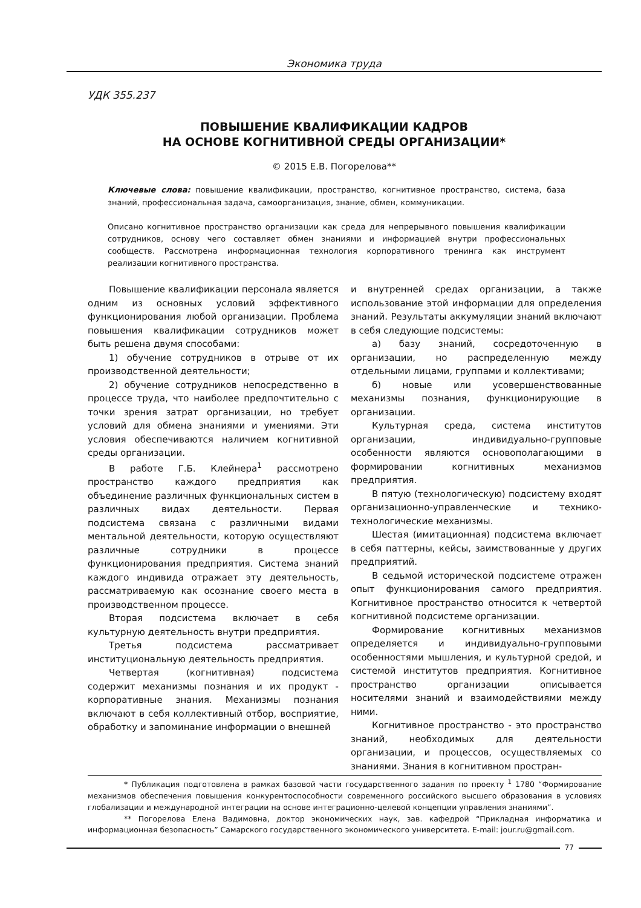Экономика труда
УДК 355.237
ПОВЫШЕНИЕ КВАЛИФИКАЦИИ КАДРОВ
НА ОСНОВЕ КОГНИТИВНОЙ СРЕДЫ ОРГАНИЗАЦИИ*
© 2015 Е.В. Погорелова**
Ключевые слова: повышение квалификации, пространство, когнитивное пространство, система, база знаний, профессиональная задача, самоорганизация, знание, обмен, коммуникации.
Описано когнитивное пространство организации как среда для непрерывного повышения квалификации сотрудников, основу чего составляет обмен знаниями и информацией внутри профессиональных сообществ. Рассмотрена информационная технология корпоративного тренинга как инструмент реализации когнитивного пространства.
Повышение квалификации персонала является одним из основных условий эффективного функционирования любой организации. Проблема повышения квалификации сотрудников может быть решена двумя способами:
1) обучение сотрудников в отрыве от их производственной деятельности;
2) обучение сотрудников непосредственно в процессе труда, что наиболее предпочтительно с точки зрения затрат организации, но требует условий для обмена знаниями и умениями. Эти условия обеспечиваются наличием когнитивной среды организации.
В работе Г.Б. Клейнера<sup>1</sup> рассмотрено пространство каждого предприятия как объединение различных функциональных систем в различных видах деятельности. Первая подсистема связана с различными видами ментальной деятельности, которую осуществляют различные сотрудники в процессе функционирования предприятия. Система знаний каждого индивида отражает эту деятельность, рассматриваемую как осознание своего места в производственном процессе.
Вторая подсистема включает в себя культурную деятельность внутри предприятия.
Третья подсистема рассматривает институциональную деятельность предприятия.
Четвертая (когнитивная) подсистема содержит механизмы познания и их продукт - корпоративные знания. Механизмы познания включают в себя коллективный отбор, восприятие, обработку и запоминание информации о внешней
и внутренней средах организации, а также использование этой информации для определения знаний. Результаты аккумуляции знаний включают в себя следующие подсистемы:
а) базу знаний, сосредоточенную в организации, но распределенную между отдельными лицами, группами и коллективами;
б) новые или усовершенствованные механизмы познания, функционирующие в организации.
Культурная среда, система институтов организации, индивидуально-групповые особенности являются основополагающими в формировании когнитивных механизмов предприятия.
В пятую (технологическую) подсистему входят организационно-управленческие и технико-технологические механизмы.
Шестая (имитационная) подсистема включает в себя паттерны, кейсы, заимствованные у других предприятий.
В седьмой исторической подсистеме отражен опыт функционирования самого предприятия. Когнитивное пространство относится к четвертой когнитивной подсистеме организации.
Формирование когнитивных механизмов определяется и индивидуально-групповыми особенностями мышления, и культурной средой, и системой институтов предприятия. Когнитивное пространство организации описывается носителями знаний и взаимодействиями между ними.
Когнитивное пространство - это пространство знаний, необходимых для деятельности организации, и процессов, осуществляемых со знаниями. Знания в когнитивном простран-
* Публикация подготовлена в рамках базовой части государственного задания по проекту <sup>1</sup> 1780 “Формирование механизмов обеспечения повышения конкурентоспособности современного российского высшего образования в условиях глобализации и международной интеграции на основе интеграционно-целевой концепции управления знаниями”.
** Погорелова Елена Вадимовна, доктор экономических наук, зав. кафедрой “Прикладная информатика и информационная безопасность” Самарского государственного экономического университета. E-mail: jour.ru@gmail.com.
77